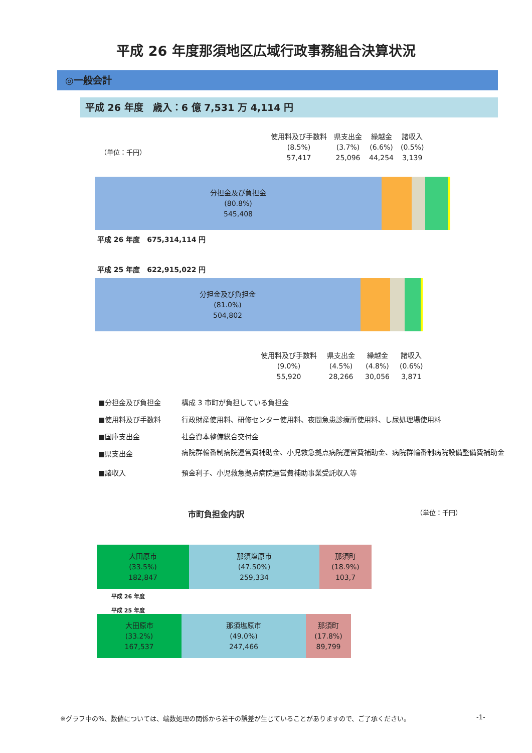平成 26 年度那須地区広域行政事務組合決算状況
◎一般会計
平成 26 年度　歳入：6 億 7,531 万 4,114 円
使用料及び手数料
(8.5%)
57,417
県支出金
(3.7%)
25,096
繰越金
(6.6%)
44,254
諸収入
(0.5%)
3,139
（単位：千円）
分担金及び負担金
(80.8%)
545,408
平成 26 年度　675,314,114 円
平成 25 年度　622,915,022 円
分担金及び負担金
(81.0%)
504,802
使用料及び手数料
(9.0%)
55,920
県支出金
(4.5%)
28,266
繰越金
(4.8%)
30,056
諸収入
(0.6%)
3,871
■分担金及び負担金 構成 3 市町が負担している負担金
■使用料及び手数料 行政財産使用料、研修センター使用料、夜間急患診療所使用料、し尿処理場使用料
■国庫支出金 社会資本整備総合交付金
■県支出金 病院群輪番制病院運営費補助金、小児救急拠点病院運営費補助金、病院群輪番制病院設備整備費補助金
■諸収入 預金利子、小児救急拠点病院運営費補助事業受託収入等
市町負担金内訳 （単位：千円）
大田原市
(33.5%)
182,847
那須塩原市
(47.50%)
259,334
那須町
(18.9%)
103,7
平成 26 年度
平成 25 年度
大田原市
(33.2%)
167,537
那須塩原市
(49.0%)
247,466
那須町
(17.8%)
89,799
※グラフ中の%、数値については、端数処理の関係から若干の誤差が生じていることがありますので、ご了承ください。 -1-